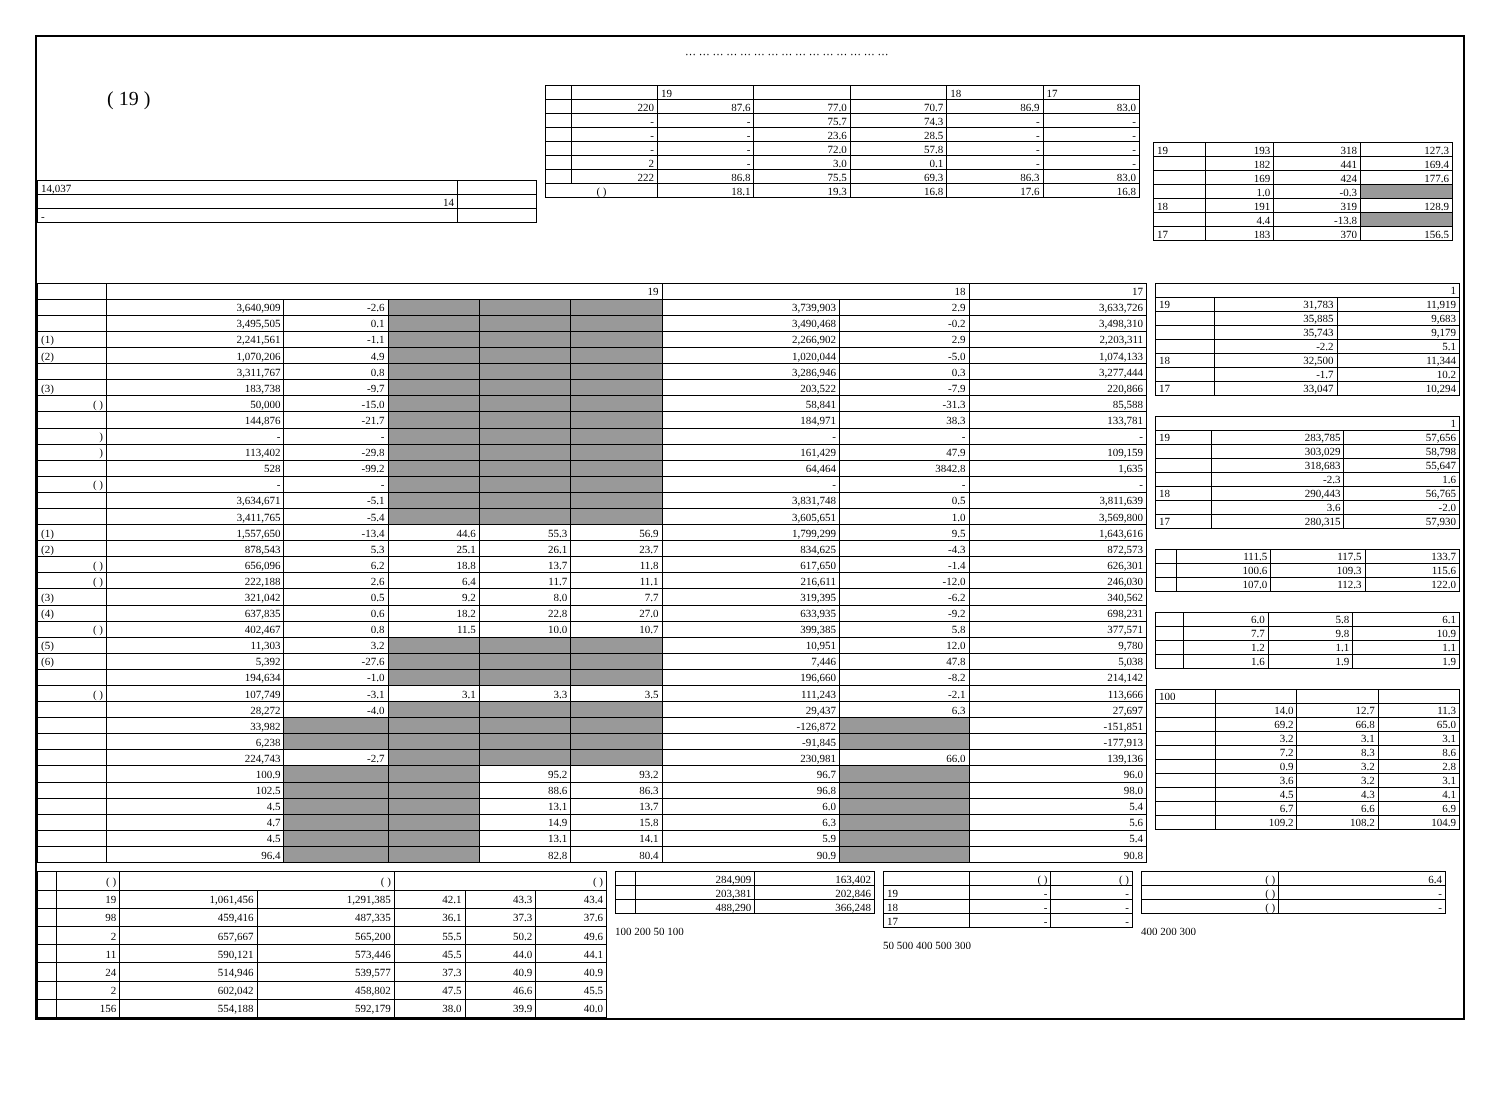( 19 )
| 14,037 | |
| 14 | |
| - | |
… … … … … … … … … … … … … … …
| | | 19 | | | 18 | 17 |
| --- | --- | --- | --- | --- | --- | --- |
| | 220 | 87.6 | 77.0 | 70.7 | 86.9 | 83.0 |
| | - | - | 75.7 | 74.3 | - | - |
| | - | - | 23.6 | 28.5 | - | - |
| | - | - | 72.0 | 57.8 | - | - |
| | 2 | - | 3.0 | 0.1 | - | - |
| | 222 | 86.8 | 75.5 | 69.3 | 86.3 | 83.0 |
| ( ) | | 18.1 | 19.3 | 16.8 | 17.6 | 16.8 |
| 19 | 193 | 318 | 127.3 |
| | 182 | 441 | 169.4 |
| | 169 | 424 | 177.6 |
| | 1.0 | -0.3 | |
| 18 | 191 | 319 | 128.9 |
| | 4.4 | -13.8 | |
| 17 | 183 | 370 | 156.5 |
| | 19 | | | | | 18 | | 17 |
| --- | --- | --- | --- | --- | --- | --- | --- | --- |
| | 3,640,909 | -2.6 | | | | 3,739,903 | 2.9 | 3,633,726 |
| | 3,495,505 | 0.1 | | | | 3,490,468 | -0.2 | 3,498,310 |
| (1) | 2,241,561 | -1.1 | | | | 2,266,902 | 2.9 | 2,203,311 |
| (2) | 1,070,206 | 4.9 | | | | 1,020,044 | -5.0 | 1,074,133 |
| | 3,311,767 | 0.8 | | | | 3,286,946 | 0.3 | 3,277,444 |
| (3) | 183,738 | -9.7 | | | | 203,522 | -7.9 | 220,866 |
| ( ) | 50,000 | -15.0 | | | | 58,841 | -31.3 | 85,588 |
| | 144,876 | -21.7 | | | | 184,971 | 38.3 | 133,781 |
| ) | - | - | | | | - | - | - |
| ) | 113,402 | -29.8 | | | | 161,429 | 47.9 | 109,159 |
| | 528 | -99.2 | | | | 64,464 | 3842.8 | 1,635 |
| ( ) | - | - | | | | - | - | - |
| | 3,634,671 | -5.1 | | | | 3,831,748 | 0.5 | 3,811,639 |
| | 3,411,765 | -5.4 | | | | 3,605,651 | 1.0 | 3,569,800 |
| (1) | 1,557,650 | -13.4 | 44.6 | 55.3 | 56.9 | 1,799,299 | 9.5 | 1,643,616 |
| (2) | 878,543 | 5.3 | 25.1 | 26.1 | 23.7 | 834,625 | -4.3 | 872,573 |
| ( ) | 656,096 | 6.2 | 18.8 | 13.7 | 11.8 | 617,650 | -1.4 | 626,301 |
| ( ) | 222,188 | 2.6 | 6.4 | 11.7 | 11.1 | 216,611 | -12.0 | 246,030 |
| (3) | 321,042 | 0.5 | 9.2 | 8.0 | 7.7 | 319,395 | -6.2 | 340,562 |
| (4) | 637,835 | 0.6 | 18.2 | 22.8 | 27.0 | 633,935 | -9.2 | 698,231 |
| ( ) | 402,467 | 0.8 | 11.5 | 10.0 | 10.7 | 399,385 | 5.8 | 377,571 |
| (5) | 11,303 | 3.2 | | | | 10,951 | 12.0 | 9,780 |
| (6) | 5,392 | -27.6 | | | | 7,446 | 47.8 | 5,038 |
| | 194,634 | -1.0 | | | | 196,660 | -8.2 | 214,142 |
| ( ) | 107,749 | -3.1 | 3.1 | 3.3 | 3.5 | 111,243 | -2.1 | 113,666 |
| | 28,272 | -4.0 | | | | 29,437 | 6.3 | 27,697 |
| | 33,982 | | | | | -126,872 | | -151,851 |
| | 6,238 | | | | | -91,845 | | -177,913 |
| | 224,743 | -2.7 | | | | 230,981 | 66.0 | 139,136 |
| | 100.9 | | | 95.2 | 93.2 | 96.7 | | 96.0 |
| | 102.5 | | | 88.6 | 86.3 | 96.8 | | 98.0 |
| | 4.5 | | | 13.1 | 13.7 | 6.0 | | 5.4 |
| | 4.7 | | | 14.9 | 15.8 | 6.3 | | 5.6 |
| | 4.5 | | | 13.1 | 14.1 | 5.9 | | 5.4 |
| | 96.4 | | | 82.8 | 80.4 | 90.9 | | 90.8 |
| 1 | | |
| --- | --- | --- |
| 19 | 31,783 | 11,919 |
| | 35,885 | 9,683 |
| | 35,743 | 9,179 |
| | -2.2 | 5.1 |
| 18 | 32,500 | 11,344 |
| | -1.7 | 10.2 |
| 17 | 33,047 | 10,294 |
| 1 | | |
| --- | --- | --- |
| 19 | 283,785 | 57,656 |
| | 303,029 | 58,798 |
| | 318,683 | 55,647 |
| | -2.3 | 1.6 |
| 18 | 290,443 | 56,765 |
| | 3.6 | -2.0 |
| 17 | 280,315 | 57,930 |
| | 111.5 | 117.5 | 133.7 |
| | 100.6 | 109.3 | 115.6 |
| | 107.0 | 112.3 | 122.0 |
| | 6.0 | 5.8 | 6.1 |
| | 7.7 | 9.8 | 10.9 |
| | 1.2 | 1.1 | 1.1 |
| | 1.6 | 1.9 | 1.9 |
| 100 | | | |
| | 14.0 | 12.7 | 11.3 |
| | 69.2 | 66.8 | 65.0 |
| | 3.2 | 3.1 | 3.1 |
| | 7.2 | 8.3 | 8.6 |
| | 0.9 | 3.2 | 2.8 |
| | 3.6 | 3.2 | 3.1 |
| | 4.5 | 4.3 | 4.1 |
| | 6.7 | 6.6 | 6.9 |
| | 109.2 | 108.2 | 104.9 |
| | ( ) | ( ) | | ( ) | | |
| --- | --- | --- | --- | --- | --- | --- |
| | 19 | 1,061,456 | 1,291,385 | 42.1 | 43.3 | 43.4 |
| | 98 | 459,416 | 487,335 | 36.1 | 37.3 | 37.6 |
| | 2 | 657,667 | 565,200 | 55.5 | 50.2 | 49.6 |
| | 11 | 590,121 | 573,446 | 45.5 | 44.0 | 44.1 |
| | 24 | 514,946 | 539,577 | 37.3 | 40.9 | 40.9 |
| | 2 | 602,042 | 458,802 | 47.5 | 46.6 | 45.5 |
| | 156 | 554,188 | 592,179 | 38.0 | 39.9 | 40.0 |
| | 284,909 | 163,402 |
| | 203,381 | 202,846 |
| | 488,290 | 366,248 |
100 200 50 100
| | ( ) | ( ) |
| 19 | - | - |
| 18 | - | - |
| 17 | - | - |
50 500 400 500 300
| ( ) | 6.4 |
| ( ) | - |
| ( ) | - |
400 200 300